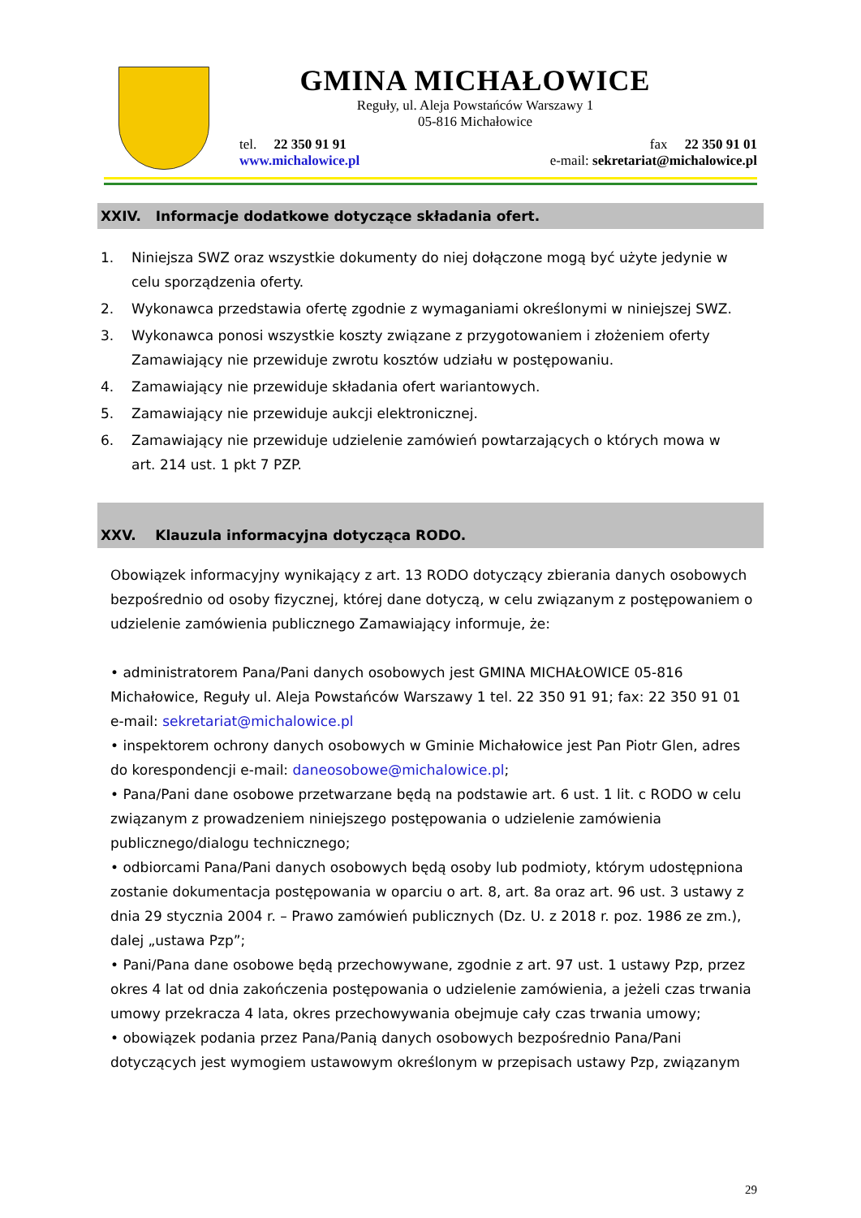GMINA MICHAŁOWICE
Reguły, ul. Aleja Powstańców Warszawy 1
05-816 Michałowice
tel. 22 350 91 91
www.michalowice.pl
fax 22 350 91 01
e-mail: sekretariat@michalowice.pl
XXIV. Informacje dodatkowe dotyczące składania ofert.
1. Niniejsza SWZ oraz wszystkie dokumenty do niej dołączone mogą być użyte jedynie w celu sporządzenia oferty.
2. Wykonawca przedstawia ofertę zgodnie z wymaganiami określonymi w niniejszej SWZ.
3. Wykonawca ponosi wszystkie koszty związane z przygotowaniem i złożeniem oferty Zamawiający nie przewiduje zwrotu kosztów udziału w postępowaniu.
4. Zamawiający nie przewiduje składania ofert wariantowych.
5. Zamawiający nie przewiduje aukcji elektronicznej.
6. Zamawiający nie przewiduje udzielenie zamówień powtarzających o których mowa w art. 214 ust. 1 pkt 7 PZP.
XXV. Klauzula informacyjna dotycząca RODO.
Obowiązek informacyjny wynikający z art. 13 RODO dotyczący zbierania danych osobowych bezpośrednio od osoby fizycznej, której dane dotyczą, w celu związanym z postępowaniem o udzielenie zamówienia publicznego Zamawiający informuje, że:
• administratorem Pana/Pani danych osobowych jest GMINA MICHAŁOWICE 05-816 Michałowice, Reguły ul. Aleja Powstańców Warszawy 1 tel. 22 350 91 91; fax: 22 350 91 01 e-mail: sekretariat@michalowice.pl
• inspektorem ochrony danych osobowych w Gminie Michałowice jest Pan Piotr Glen, adres do korespondencji e-mail: daneosobowe@michalowice.pl;
• Pana/Pani dane osobowe przetwarzane będą na podstawie art. 6 ust. 1 lit. c RODO w celu związanym z prowadzeniem niniejszego postępowania o udzielenie zamówienia publicznego/dialogu technicznego;
• odbiorcami Pana/Pani danych osobowych będą osoby lub podmioty, którym udostępniona zostanie dokumentacja postępowania w oparciu o art. 8, art. 8a oraz art. 96 ust. 3 ustawy z dnia 29 stycznia 2004 r. – Prawo zamówień publicznych (Dz. U. z 2018 r. poz. 1986 ze zm.), dalej „ustawa Pzp”;
• Pani/Pana dane osobowe będą przechowywane, zgodnie z art. 97 ust. 1 ustawy Pzp, przez okres 4 lat od dnia zakończenia postępowania o udzielenie zamówienia, a jeżeli czas trwania umowy przekracza 4 lata, okres przechowywania obejmuje cały czas trwania umowy;
• obowiązek podania przez Pana/Panią danych osobowych bezpośrednio Pana/Pani dotyczących jest wymogiem ustawowym określonym w przepisach ustawy Pzp, związanym
29